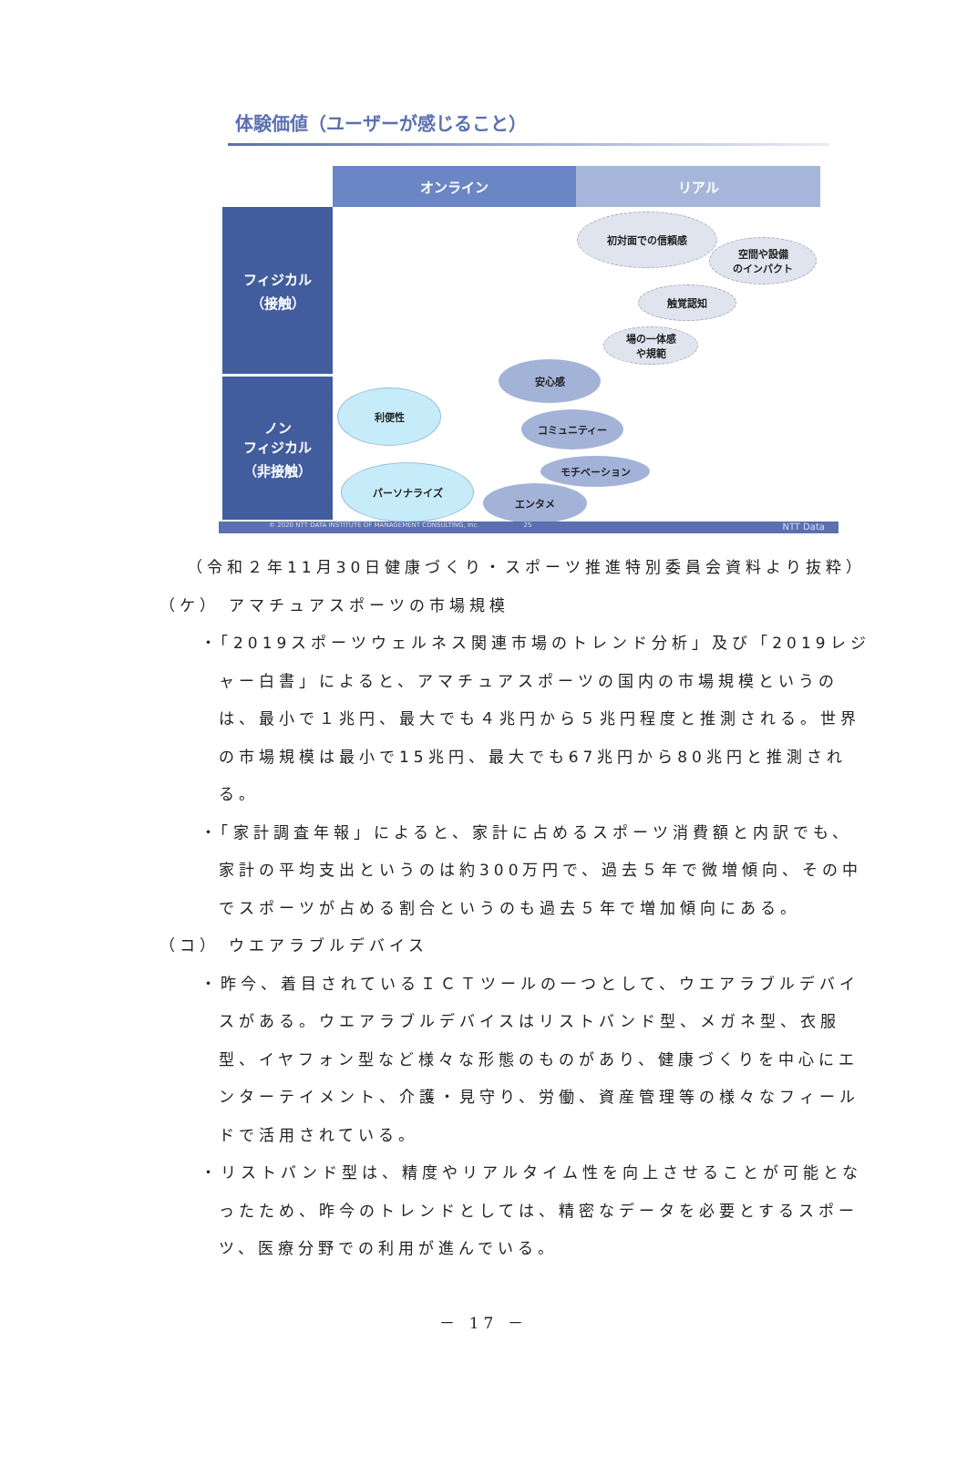体験価値（ユーザーが感じること）
オンライン リアル
フィジカル
（接触）
ノン
フィジカル
（非接触）
初対面での信頼感
空間や設備
のインパクト
触覚認知
場の一体感
や規範
安心感
利便性
コミュニティー
モチベーション
パーソナライズ
エンタメ
© 2020 NTT DATA INSTITUTE OF MANAGEMENT CONSULTING, Inc. 25 NTT Data
（令和２年11月30日健康づくり・スポーツ推進特別委員会資料より抜粋）
（ケ） アマチュアスポーツの市場規模
・「2019スポーツウェルネス関連市場のトレンド分析」及び「2019レジャー白書」によると、アマチュアスポーツの国内の市場規模というのは、最小で１兆円、最大でも４兆円から５兆円程度と推測される。世界の市場規模は最小で15兆円、最大でも67兆円から80兆円と推測される。
・「家計調査年報」によると、家計に占めるスポーツ消費額と内訳でも、家計の平均支出というのは約300万円で、過去５年で微増傾向、その中でスポーツが占める割合というのも過去５年で増加傾向にある。
（コ） ウエアラブルデバイス
・昨今、着目されているＩＣＴツールの一つとして、ウエアラブルデバイスがある。ウエアラブルデバイスはリストバンド型、メガネ型、衣服型、イヤフォン型など様々な形態のものがあり、健康づくりを中心にエンターテイメント、介護・見守り、労働、資産管理等の様々なフィールドで活用されている。
・リストバンド型は、精度やリアルタイム性を向上させることが可能となったため、昨今のトレンドとしては、精密なデータを必要とするスポーツ、医療分野での利用が進んでいる。
－ 17 －